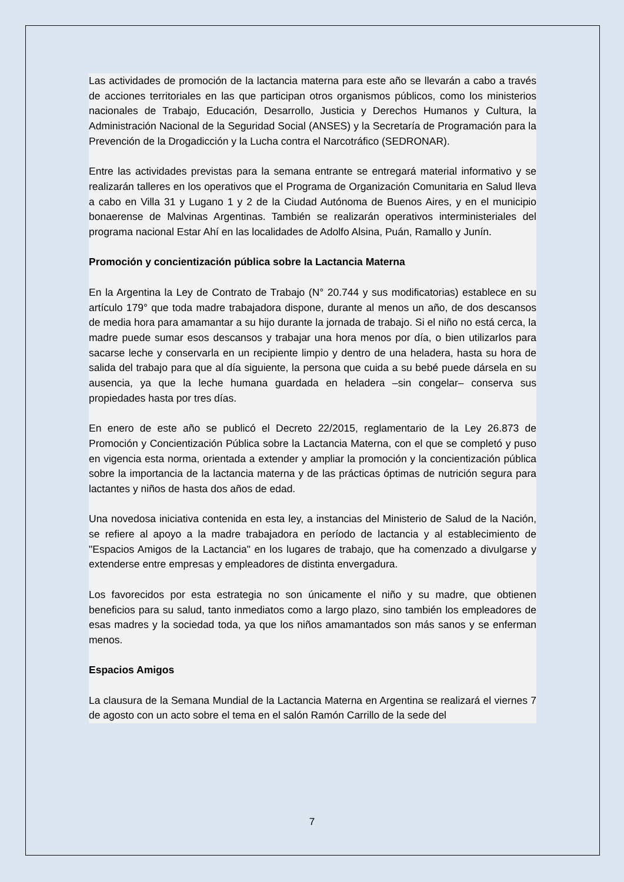Las actividades de promoción de la lactancia materna para este año se llevarán a cabo a través de acciones territoriales en las que participan otros organismos públicos, como los ministerios nacionales de Trabajo, Educación, Desarrollo, Justicia y Derechos Humanos y Cultura, la Administración Nacional de la Seguridad Social (ANSES) y la Secretaría de Programación para la Prevención de la Drogadicción y la Lucha contra el Narcotráfico (SEDRONAR).
Entre las actividades previstas para la semana entrante se entregará material informativo y se realizarán talleres en los operativos que el Programa de Organización Comunitaria en Salud lleva a cabo en Villa 31 y Lugano 1 y 2 de la Ciudad Autónoma de Buenos Aires, y en el municipio bonaerense de Malvinas Argentinas. También se realizarán operativos interministeriales del programa nacional Estar Ahí en las localidades de Adolfo Alsina, Puán, Ramallo y Junín.
Promoción y concientización pública sobre la Lactancia Materna
En la Argentina la Ley de Contrato de Trabajo (N° 20.744 y sus modificatorias) establece en su artículo 179° que toda madre trabajadora dispone, durante al menos un año, de dos descansos de media hora para amamantar a su hijo durante la jornada de trabajo. Si el niño no está cerca, la madre puede sumar esos descansos y trabajar una hora menos por día, o bien utilizarlos para sacarse leche y conservarla en un recipiente limpio y dentro de una heladera, hasta su hora de salida del trabajo para que al día siguiente, la persona que cuida a su bebé puede dársela en su ausencia, ya que la leche humana guardada en heladera –sin congelar– conserva sus propiedades hasta por tres días.
En enero de este año se publicó el Decreto 22/2015, reglamentario de la Ley 26.873 de Promoción y Concientización Pública sobre la Lactancia Materna, con el que se completó y puso en vigencia esta norma, orientada a extender y ampliar la promoción y la concientización pública sobre la importancia de la lactancia materna y de las prácticas óptimas de nutrición segura para lactantes y niños de hasta dos años de edad.
Una novedosa iniciativa contenida en esta ley, a instancias del Ministerio de Salud de la Nación, se refiere al apoyo a la madre trabajadora en período de lactancia y al establecimiento de "Espacios Amigos de la Lactancia" en los lugares de trabajo, que ha comenzado a divulgarse y extenderse entre empresas y empleadores de distinta envergadura.
Los favorecidos por esta estrategia no son únicamente el niño y su madre, que obtienen beneficios para su salud, tanto inmediatos como a largo plazo, sino también los empleadores de esas madres y la sociedad toda, ya que los niños amamantados son más sanos y se enferman menos.
Espacios Amigos
La clausura de la Semana Mundial de la Lactancia Materna en Argentina se realizará el viernes 7 de agosto con un acto sobre el tema en el salón Ramón Carrillo de la sede del
7